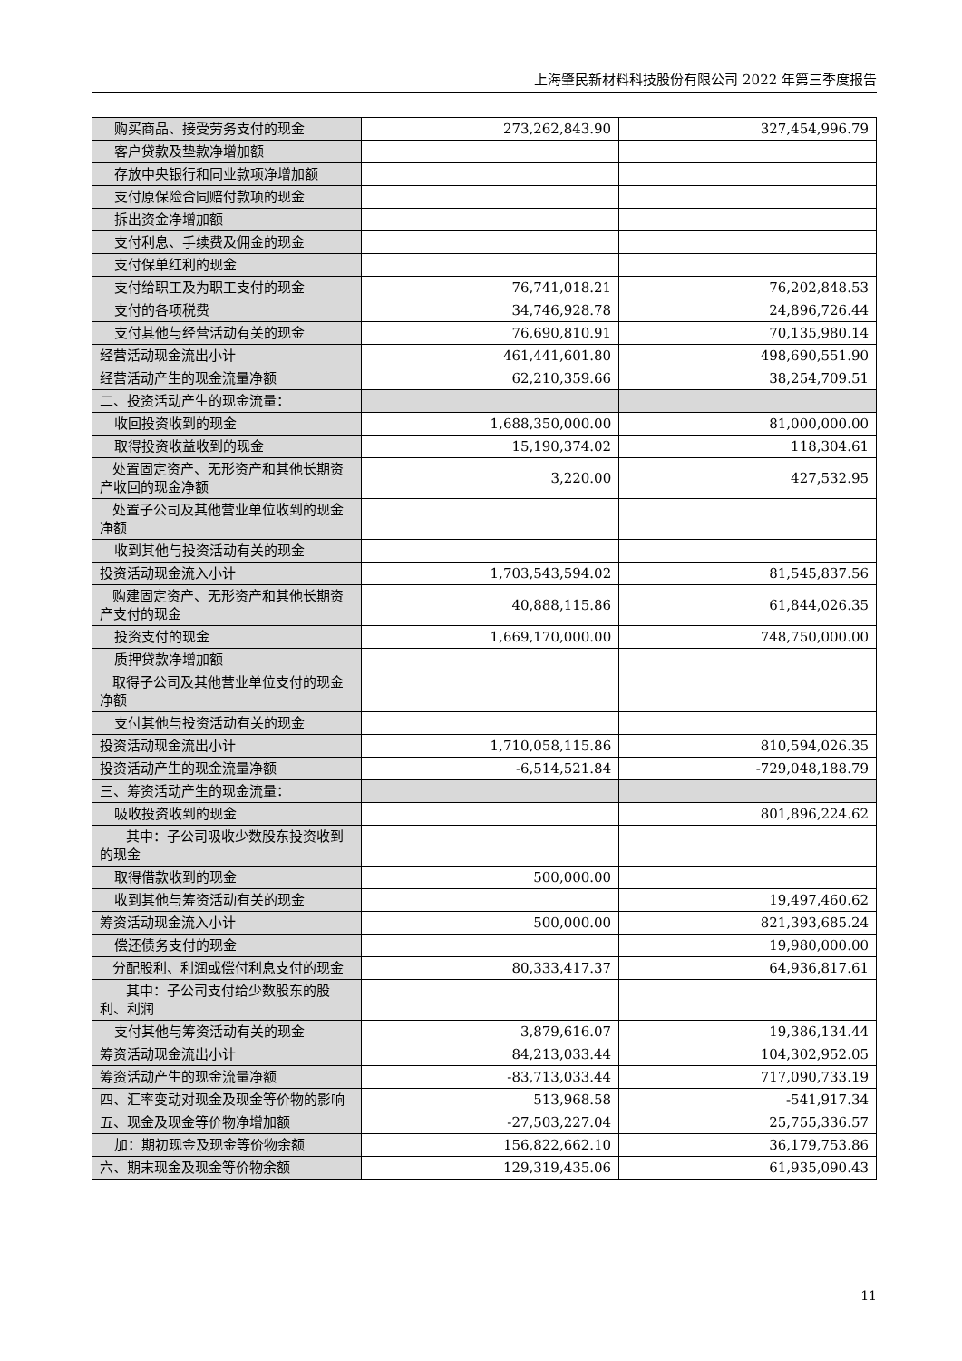上海肇民新材料科技股份有限公司 2022 年第三季度报告
| 购买商品、接受劳务支付的现金 | 273,262,843.90 | 327,454,996.79 |
| 客户贷款及垫款净增加额 | | |
| 存放中央银行和同业款项净增加额 | | |
| 支付原保险合同赔付款项的现金 | | |
| 拆出资金净增加额 | | |
| 支付利息、手续费及佣金的现金 | | |
| 支付保单红利的现金 | | |
| 支付给职工及为职工支付的现金 | 76,741,018.21 | 76,202,848.53 |
| 支付的各项税费 | 34,746,928.78 | 24,896,726.44 |
| 支付其他与经营活动有关的现金 | 76,690,810.91 | 70,135,980.14 |
| 经营活动现金流出小计 | 461,441,601.80 | 498,690,551.90 |
| 经营活动产生的现金流量净额 | 62,210,359.66 | 38,254,709.51 |
| 二、投资活动产生的现金流量： | | |
| 收回投资收到的现金 | 1,688,350,000.00 | 81,000,000.00 |
| 取得投资收益收到的现金 | 15,190,374.02 | 118,304.61 |
| 处置固定资产、无形资产和其他长期资产收回的现金净额 | 3,220.00 | 427,532.95 |
| 处置子公司及其他营业单位收到的现金净额 | | |
| 收到其他与投资活动有关的现金 | | |
| 投资活动现金流入小计 | 1,703,543,594.02 | 81,545,837.56 |
| 购建固定资产、无形资产和其他长期资产支付的现金 | 40,888,115.86 | 61,844,026.35 |
| 投资支付的现金 | 1,669,170,000.00 | 748,750,000.00 |
| 质押贷款净增加额 | | |
| 取得子公司及其他营业单位支付的现金净额 | | |
| 支付其他与投资活动有关的现金 | | |
| 投资活动现金流出小计 | 1,710,058,115.86 | 810,594,026.35 |
| 投资活动产生的现金流量净额 | -6,514,521.84 | -729,048,188.79 |
| 三、筹资活动产生的现金流量： | | |
| 吸收投资收到的现金 | | 801,896,224.62 |
| 其中：子公司吸收少数股东投资收到的现金 | | |
| 取得借款收到的现金 | 500,000.00 | |
| 收到其他与筹资活动有关的现金 | | 19,497,460.62 |
| 筹资活动现金流入小计 | 500,000.00 | 821,393,685.24 |
| 偿还债务支付的现金 | | 19,980,000.00 |
| 分配股利、利润或偿付利息支付的现金 | 80,333,417.37 | 64,936,817.61 |
| 其中：子公司支付给少数股东的股利、利润 | | |
| 支付其他与筹资活动有关的现金 | 3,879,616.07 | 19,386,134.44 |
| 筹资活动现金流出小计 | 84,213,033.44 | 104,302,952.05 |
| 筹资活动产生的现金流量净额 | -83,713,033.44 | 717,090,733.19 |
| 四、汇率变动对现金及现金等价物的影响 | 513,968.58 | -541,917.34 |
| 五、现金及现金等价物净增加额 | -27,503,227.04 | 25,755,336.57 |
| 加：期初现金及现金等价物余额 | 156,822,662.10 | 36,179,753.86 |
| 六、期末现金及现金等价物余额 | 129,319,435.06 | 61,935,090.43 |
11